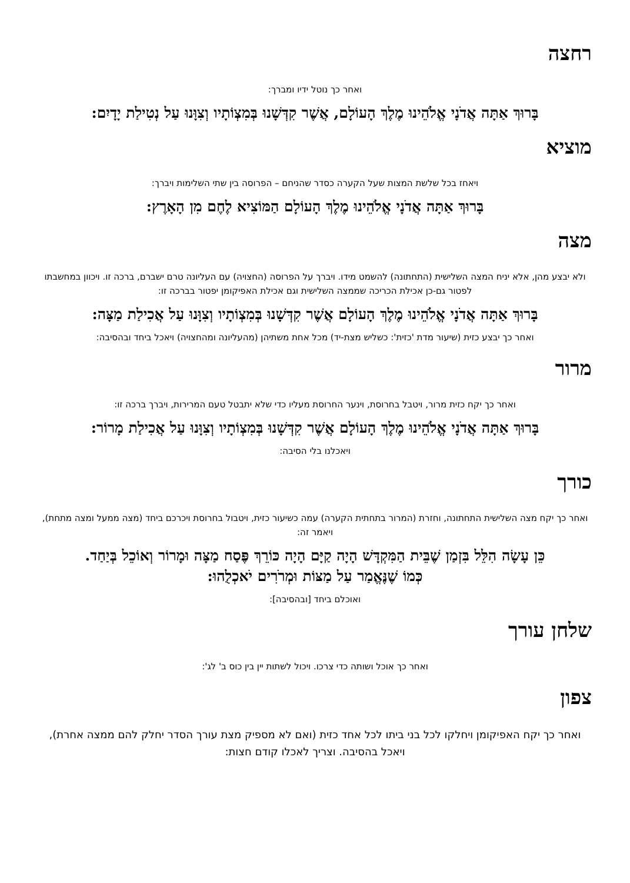רחצה
ואחר כך נוטל ידיו ומברך:
בָּרוּךְ אַתָּה אֲדֹנָי אֱלֹהֵינוּ מֶלֶךְ הָעוֹלָם, אֲשֶׁר קִדְּשָׁנוּ בְּמִצְוֹתָיו וְצִוָּנוּ עַל נְטִילַת יָדָיִם:
מוציא
ויאחז בכל שלשת המצות שעל הקערה כסדר שהניחם – הפרוסה בין שתי השלימות ויברך:
בָּרוּךְ אַתָּה אֲדֹנָי אֱלֹהֵינוּ מֶלֶךְ הָעוֹלָם הַמּוֹצִיא לֶחֶם מִן הָאָרֶץ:
מצה
ולא יבצע מהן, אלא יניח המצה השלישית (התחתונה) להשמט מידו. ויברך על הפרוסה (החצויה) עם העליונה טרם ישברם, ברכה זו. ויכוון במחשבתו לפטור גם-כן אכילת הכריכה שממצה השלישית וגם אכילת האפיקומן יפטור בברכה זו:
בָּרוּךְ אַתָּה אֲדֹנָי אֱלֹהֵינוּ מֶלֶךְ הָעוֹלָם אֲשֶׁר קִדְּשָׁנוּ בְּמִצְוֹתָיו וְצִוָּנוּ עַל אֲכִילַת מַצָּה:
ואחר כך יבצע כזית (שיעור מדת 'כזית': כשליש מצת-יד) מכל אחת משתיהן (מהעליונה ומהחצויה) ויאכל ביחד ובהסיבה:
מרור
ואחר כך יקח כזית מרור, ויטבל בחרוסת, וינער החרוסת מעליו כדי שלא יתבטל טעם המרירות, ויברך ברכה זו:
בָּרוּךְ אַתָּה אֲדֹנָי אֱלֹהֵינוּ מֶלֶךְ הָעוֹלָם אֲשֶׁר קִדְּשָׁנוּ בְּמִצְוֹתָיו וְצִוָּנוּ עַל אֲכִילַת מָרוֹר:
ויאכלנו בלי הסיבה:
כורך
ואחר כך יקח מצה השלישית התחתונה, וחזרת (המרור בתחתית הקערה) עמה כשיעור כזית, ויטבול בחרוסת ויכרכם ביחד (מצה ממעל ומצה מתחת), ויאמר זה:
כֵּן עָשָׂה הִלֵּל בִּזְמַן שֶׁבֵּית הַמִּקְדָּשׁ הָיָה קַיָּם הָיָה כּוֹרֵךְ פֶּסַח מַצָּה וּמָרוֹר וְאוֹכֵל בְּיַחַד.
כְּמוֹ שֶׁנֶּאֱמַר עַל מַצּוֹת וּמְרֹרִים יֹאכְלֻהוּ:
ואוכלם ביחד [ובהסיבה]:
שלחן עורך
ואחר כך אוכל ושותה כדי צרכו. ויכול לשתות יין בין כוס ב' לג':
צפון
ואחר כך יקח האפיקומן ויחלקו לכל בני ביתו לכל אחד כזית (ואם לא מספיק מצת עורך הסדר יחלק להם ממצה אחרת), ויאכל בהסיבה. וצריך לאכלו קודם חצות: